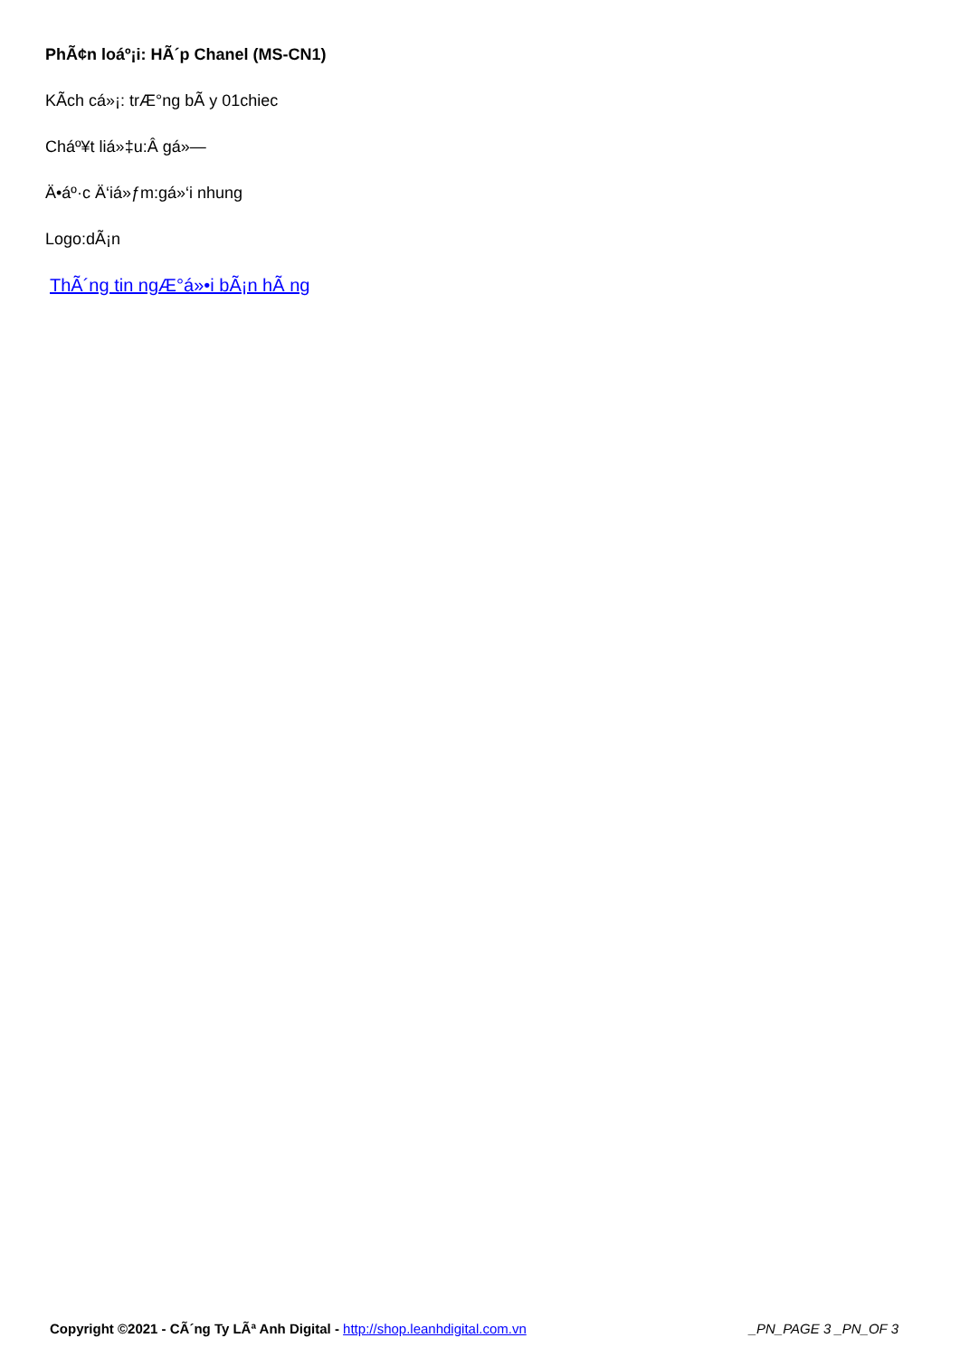PhÃ¢n loáº¡i: HÃ´p Chanel (MS-CN1)
KÃ­ch cá»¡: trÆ°ng bÃ y 01chiec
Cháº¥t liá»‡u:Â gá»—
Ä•áº·c Ä‘iá»ƒm:gá»‘i nhung
Logo:dÃ¡n
ThÃ´ng tin ngÆ°á»•i bÃ¡n hÃ ng
Copyright ©2021 - CÃ´ng Ty LÃª Anh Digital - http://shop.leanhdigital.com.vn _PN_PAGE 3 _PN_OF 3